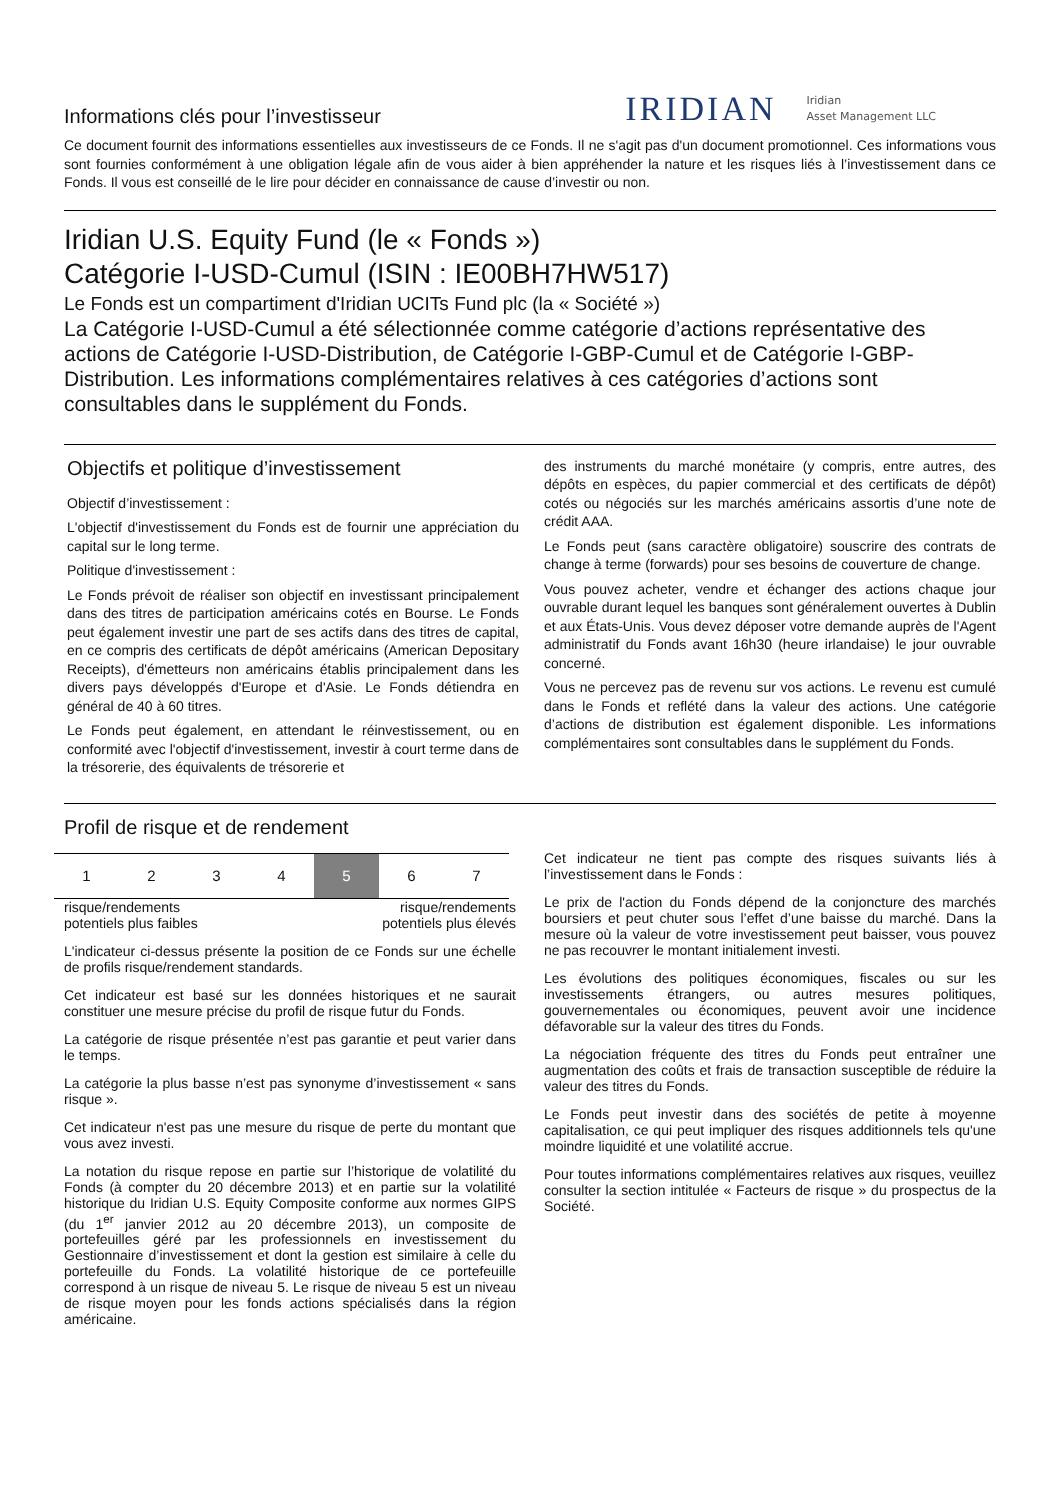Informations clés pour l’investisseur
IRIDIAN Iridian
Asset Management LLC
Ce document fournit des informations essentielles aux investisseurs de ce Fonds. Il ne s'agit pas d'un document promotionnel. Ces informations vous sont fournies conformément à une obligation légale afin de vous aider à bien appréhender la nature et les risques liés à l’investissement dans ce Fonds. Il vous est conseillé de le lire pour décider en connaissance de cause d’investir ou non.
Iridian U.S. Equity Fund (le « Fonds »)
Catégorie I-USD-Cumul (ISIN : IE00BH7HW517)
Le Fonds est un compartiment d'Iridian UCITs Fund plc (la « Société »)
La Catégorie I-USD-Cumul a été sélectionnée comme catégorie d’actions représentative des actions de Catégorie I-USD-Distribution, de Catégorie I-GBP-Cumul et de Catégorie I-GBP-Distribution. Les informations complémentaires relatives à ces catégories d’actions sont consultables dans le supplément du Fonds.
Objectifs et politique d’investissement
Objectif d’investissement :
L'objectif d'investissement du Fonds est de fournir une appréciation du capital sur le long terme.
Politique d'investissement :
Le Fonds prévoit de réaliser son objectif en investissant principalement dans des titres de participation américains cotés en Bourse. Le Fonds peut également investir une part de ses actifs dans des titres de capital, en ce compris des certificats de dépôt américains (American Depositary Receipts), d'émetteurs non américains établis principalement dans les divers pays développés d'Europe et d'Asie. Le Fonds détiendra en général de 40 à 60 titres.
Le Fonds peut également, en attendant le réinvestissement, ou en conformité avec l'objectif d'investissement, investir à court terme dans de la trésorerie, des équivalents de trésorerie et
des instruments du marché monétaire (y compris, entre autres, des dépôts en espèces, du papier commercial et des certificats de dépôt) cotés ou négociés sur les marchés américains assortis d’une note de crédit AAA.
Le Fonds peut (sans caractère obligatoire) souscrire des contrats de change à terme (forwards) pour ses besoins de couverture de change.
Vous pouvez acheter, vendre et échanger des actions chaque jour ouvrable durant lequel les banques sont généralement ouvertes à Dublin et aux États-Unis. Vous devez déposer votre demande auprès de l'Agent administratif du Fonds avant 16h30 (heure irlandaise) le jour ouvrable concerné.
Vous ne percevez pas de revenu sur vos actions. Le revenu est cumulé dans le Fonds et reflété dans la valeur des actions. Une catégorie d’actions de distribution est également disponible. Les informations complémentaires sont consultables dans le supplément du Fonds.
Profil de risque et de rendement
| 1 | 2 | 3 | 4 | 5 | 6 | 7 |
risque/rendements
potentiels plus faibles risque/rendements
potentiels plus élevés
L'indicateur ci-dessus présente la position de ce Fonds sur une échelle de profils risque/rendement standards.
Cet indicateur est basé sur les données historiques et ne saurait constituer une mesure précise du profil de risque futur du Fonds.
La catégorie de risque présentée n’est pas garantie et peut varier dans le temps.
La catégorie la plus basse n’est pas synonyme d’investissement « sans risque ».
Cet indicateur n'est pas une mesure du risque de perte du montant que vous avez investi.
La notation du risque repose en partie sur l’historique de volatilité du Fonds (à compter du 20 décembre 2013) et en partie sur la volatilité historique du Iridian U.S. Equity Composite conforme aux normes GIPS (du 1<sup>er</sup> janvier 2012 au 20 décembre 2013), un composite de portefeuilles géré par les professionnels en investissement du Gestionnaire d’investissement et dont la gestion est similaire à celle du portefeuille du Fonds. La volatilité historique de ce portefeuille correspond à un risque de niveau 5. Le risque de niveau 5 est un niveau de risque moyen pour les fonds actions spécialisés dans la région américaine.
Cet indicateur ne tient pas compte des risques suivants liés à l’investissement dans le Fonds :
Le prix de l'action du Fonds dépend de la conjoncture des marchés boursiers et peut chuter sous l’effet d’une baisse du marché. Dans la mesure où la valeur de votre investissement peut baisser, vous pouvez ne pas recouvrer le montant initialement investi.
Les évolutions des politiques économiques, fiscales ou sur les investissements étrangers, ou autres mesures politiques, gouvernementales ou économiques, peuvent avoir une incidence défavorable sur la valeur des titres du Fonds.
La négociation fréquente des titres du Fonds peut entraîner une augmentation des coûts et frais de transaction susceptible de réduire la valeur des titres du Fonds.
Le Fonds peut investir dans des sociétés de petite à moyenne capitalisation, ce qui peut impliquer des risques additionnels tels qu'une moindre liquidité et une volatilité accrue.
Pour toutes informations complémentaires relatives aux risques, veuillez consulter la section intitulée « Facteurs de risque » du prospectus de la Société.